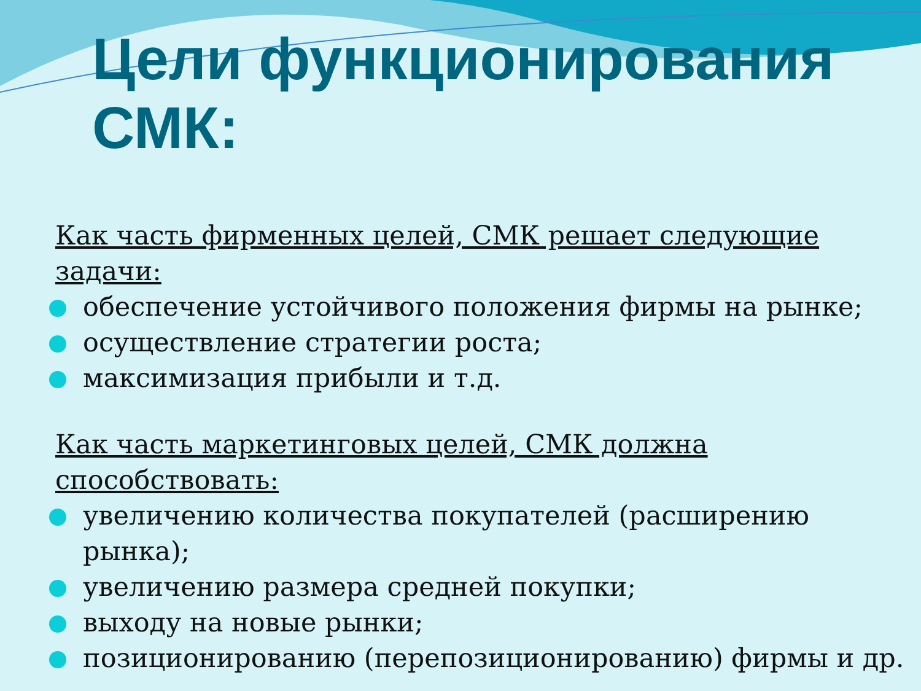Цели функционирования СМК:
Как часть фирменных целей, СМК решает следующие задачи:
обеспечение устойчивого положения фирмы на рынке;
осуществление стратегии роста;
максимизация прибыли и т.д.
Как часть маркетинговых целей, СМК должна способствовать:
увеличению количества покупателей (расширению рынка);
увеличению размера средней покупки;
выходу на новые рынки;
позиционированию (перепозиционированию) фирмы и др.